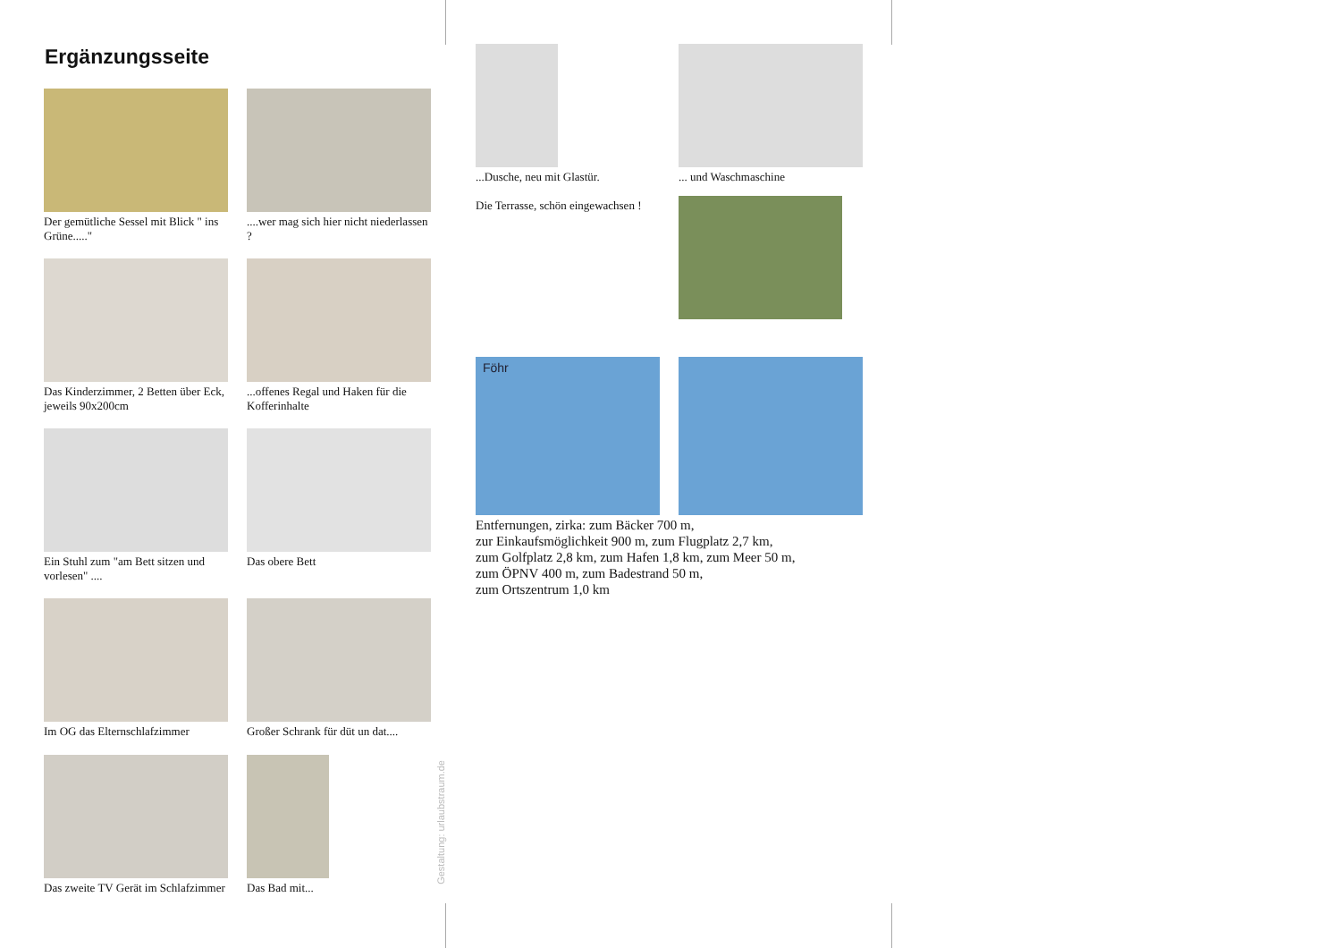Ergänzungsseite
Der gemütliche Sessel mit Blick " ins Grüne....."
....wer mag sich hier nicht niederlassen ?
Das Kinderzimmer, 2 Betten über Eck, jeweils 90x200cm
...offenes Regal und Haken für die Kofferinhalte
Ein Stuhl zum "am Bett sitzen und vorlesen" ....
Das obere Bett
Im OG das Elternschlafzimmer
Großer Schrank für düt un dat....
Das zweite TV Gerät im Schlafzimmer
Das Bad mit...
Gestaltung: urlaubstraum.de
...Dusche, neu mit Glastür.
Die Terrasse, schön eingewachsen !
... und Waschmaschine
Föhr
Entfernungen, zirka: zum Bäcker 700 m,
zur Einkaufsmöglichkeit 900 m, zum Flugplatz 2,7 km,
zum Golfplatz 2,8 km, zum Hafen 1,8 km, zum Meer 50 m,
zum ÖPNV 400 m, zum Badestrand 50 m,
zum Ortszentrum 1,0 km